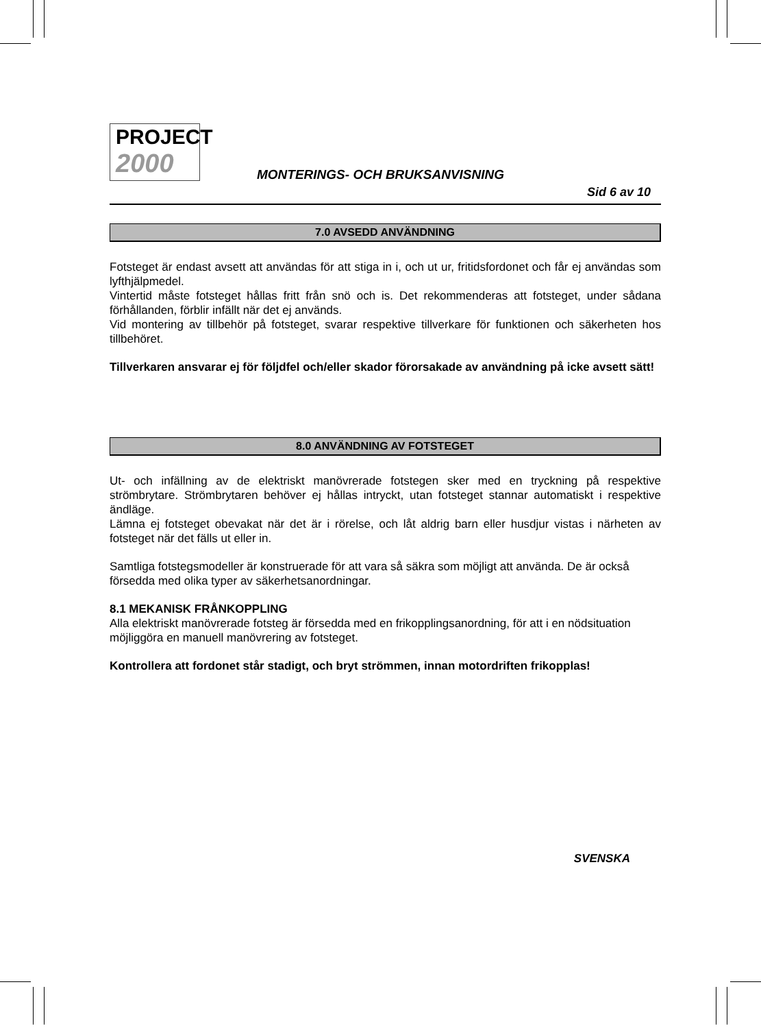PROJECT
2000
MONTERINGS- OCH BRUKSANVISNING
Sid 6 av 10
7.0 AVSEDD ANVÄNDNING
Fotsteget är endast avsett att användas för att stiga in i, och ut ur, fritidsfordonet och får ej användas som lyfthjälpmedel.
Vintertid måste fotsteget hållas fritt från snö och is. Det rekommenderas att fotsteget, under sådana förhållanden, förblir infällt när det ej används.
Vid montering av tillbehör på fotsteget, svarar respektive tillverkare för funktionen och säkerheten hos tillbehöret.
Tillverkaren ansvarar ej för följdfel och/eller skador förorsakade av användning på icke avsett sätt!
8.0 ANVÄNDNING AV FOTSTEGET
Ut- och infällning av de elektriskt manövrerade fotstegen sker med en tryckning på respektive strömbrytare. Strömbrytaren behöver ej hållas intryckt, utan fotsteget stannar automatiskt i respektive ändläge.
Lämna ej fotsteget obevakat när det är i rörelse, och låt aldrig barn eller husdjur vistas i närheten av fotsteget när det fälls ut eller in.
Samtliga fotstegsmodeller är konstruerade för att vara så säkra som möjligt att använda. De är också försedda med olika typer av säkerhetsanordningar.
8.1 MEKANISK FRÅNKOPPLING
Alla elektriskt manövrerade fotsteg är försedda med en frikopplingsanordning, för att i en nödsituation möjliggöra en manuell manövrering av fotsteget.
Kontrollera att fordonet står stadigt, och bryt strömmen, innan motordriften frikopplas!
SVENSKA